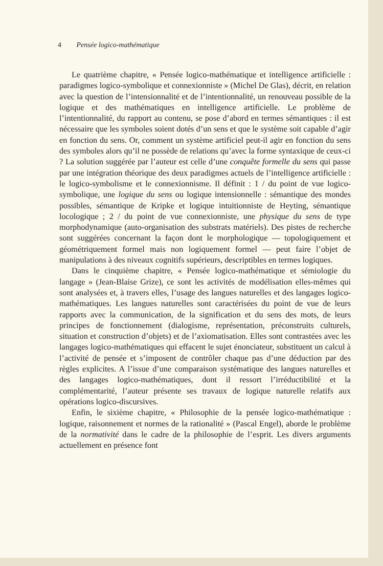4 Pensée logico-mathématique
Le quatrième chapitre, « Pensée logico-mathématique et intelligence artificielle : paradigmes logico-symbolique et connexionniste » (Michel De Glas), décrit, en relation avec la question de l’intensionnalité et de l’intentionnalité, un renouveau possible de la logique et des mathématiques en intelligence artificielle. Le problème de l’intentionnalité, du rapport au contenu, se pose d’abord en termes sémantiques : il est nécessaire que les symboles soient dotés d’un sens et que le système soit capable d’agir en fonction du sens. Or, comment un système artificiel peut-il agir en fonction du sens des symboles alors qu’il ne possède de relations qu’avec la forme syntaxique de ceux-ci ? La solution suggérée par l’auteur est celle d’une conquête formelle du sens qui passe par une intégration théorique des deux paradigmes actuels de l’intelligence artificielle : le logico-symbolisme et le connexionnisme. Il définit : 1 / du point de vue logico-symbolique, une logique du sens ou logique intensionnelle : sémantique des mondes possibles, sémantique de Kripke et logique intuitionniste de Heyting, sémantique locologique ; 2 / du point de vue connexionniste, une physique du sens de type morphodynamique (auto-organisation des substrats matériels). Des pistes de recherche sont suggérées concernant la façon dont le morphologique — topologiquement et géométriquement formel mais non logiquement formel — peut faire l’objet de manipulations à des niveaux cognitifs supérieurs, descriptibles en termes logiques.
Dans le cinquième chapitre, « Pensée logico-mathématique et sémiologie du langage » (Jean-Blaise Grize), ce sont les activités de modélisation elles-mêmes qui sont analysées et, à travers elles, l’usage des langues naturelles et des langages logico-mathématiques. Les langues naturelles sont caractérisées du point de vue de leurs rapports avec la communication, de la signification et du sens des mots, de leurs principes de fonctionnement (dialogisme, représentation, préconstruits culturels, situation et construction d’objets) et de l’axiomatisation. Elles sont contrastées avec les langages logico-mathématiques qui effacent le sujet énonciateur, substituent un calcul à l’activité de pensée et s’imposent de contrôler chaque pas d’une déduction par des règles explicites. A l’issue d’une comparaison systématique des langues naturelles et des langages logico-mathématiques, dont il ressort l’irréductibilité et la complémentarité, l’auteur présente ses travaux de logique naturelle relatifs aux opérations logico-discursives.
Enfin, le sixième chapitre, « Philosophie de la pensée logico-mathématique : logique, raisonnement et normes de la rationalité » (Pascal Engel), aborde le problème de la normativité dans le cadre de la philosophie de l’esprit. Les divers arguments actuellement en présence font